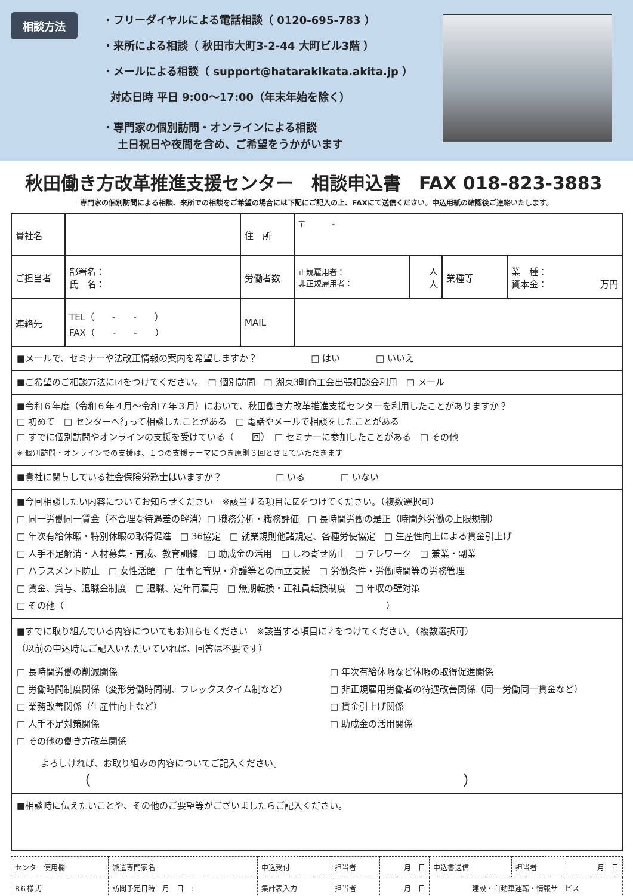相談方法
・フリーダイヤルによる電話相談（ 0120-695-783 ）
・来所による相談（ 秋田市大町3-2-44 大町ビル3階 ）
・メールによる相談（ support@hatarakikata.akita.jp ）
対応日時 平日 9:00～17:00（年末年始を除く）
・専門家の個別訪問・オンラインによる相談
土日祝日や夜間を含め、ご希望をうかがいます
秋田働き方改革推進支援センター　相談申込書　FAX 018-823-3883
専門家の個別訪問による相談、来所での相談をご希望の場合には下記にご記入の上、FAXにて送信ください。申込用紙の確認後ご連絡いたします。
| 貴社名 | | 住 所 | 〒 - | | | |
| ご担当者 | 部署名： 氏 名： | 労働者数 | 正規雇用者： 非正規雇用者： | 人 人 | 業種等 | 業 種： 資本金： 万円 |
| 連絡先 | TEL（ - - ） FAX（ - - ） | MAIL | | | | |
| ■メールで、セミナーや法改正情報の案内を希望しますか？ □ はい □ いいえ | | | | | | |
| ■ご希望のご相談方法に☑をつけてください。 □ 個別訪問 □ 湖東3町商工会出張相談会利用 □ メール | | | | | | |
| ■令和６年度（令和６年４月～令和７年３月）において、秋田働き方改革推進支援センターを利用したことがありますか？ □ 初めて □ センターへ行って相談したことがある □ 電話やメールで相談をしたことがある □ すでに個別訪問やオンラインの支援を受けている（ 回） □ セミナーに参加したことがある □ その他 ※ 個別訪問・オンラインでの支援は、１つの支援テーマにつき原則３回とさせていただきます | | | | | | |
| ■貴社に関与している社会保険労務士はいますか？ □ いる □ いない | | | | | | |
| ■今回相談したい内容についてお知らせください ※該当する項目に☑をつけてください。（複数選択可） □ 同一労働同一賃金（不合理な待遇差の解消）□ 職務分析・職務評価 □ 長時間労働の是正（時間外労働の上限規制） □ 年次有給休暇・特別休暇の取得促進 □ 36協定 □ 就業規則他諸規定、各種労使協定 □ 生産性向上による賃金引上げ □ 人手不足解消・人材募集・育成、教育訓練 □ 助成金の活用 □ しわ寄せ防止 □ テレワーク □ 兼業・副業 □ ハラスメント防止 □ 女性活躍 □ 仕事と育児・介護等との両立支援 □ 労働条件・労働時間等の労務管理 □ 賃金、賞与、退職金制度 □ 退職、定年再雇用 □ 無期転換・正社員転換制度 □ 年収の壁対策 □ その他（ ） | | | | | | |
| ■すでに取り組んでいる内容についてもお知らせください ※該当する項目に☑をつけてください。（複数選択可） （以前の申込時にご記入いただいていれば、回答は不要です） □ 長時間労働の削減関係 □ 労働時間制度関係（変形労働時間制、フレックスタイム制など） □ 業務改善関係（生産性向上など） □ 人手不足対策関係 □ その他の働き方改革関係 □ 年次有給休暇など休暇の取得促進関係 □ 非正規雇用労働者の待遇改善関係（同一労働同一賃金など） □ 賃金引上げ関係 □ 助成金の活用関係 よろしければ、お取り組みの内容についてご記入ください。 （ ） | | | | | | |
| ■相談時に伝えたいことや、その他のご要望等がございましたらご記入ください。 | | | | | | |
| センター使用欄 | 派遣専門家名 | 申込受付 | 担当者 | 月 日 | 申込書送信 | 担当者 | 月 日 |
| R６様式 | 訪問予定日時 月 日 : | 集計表入力 | 担当者 | 月 日 | 建設・自動車運転・情報サービス | | |